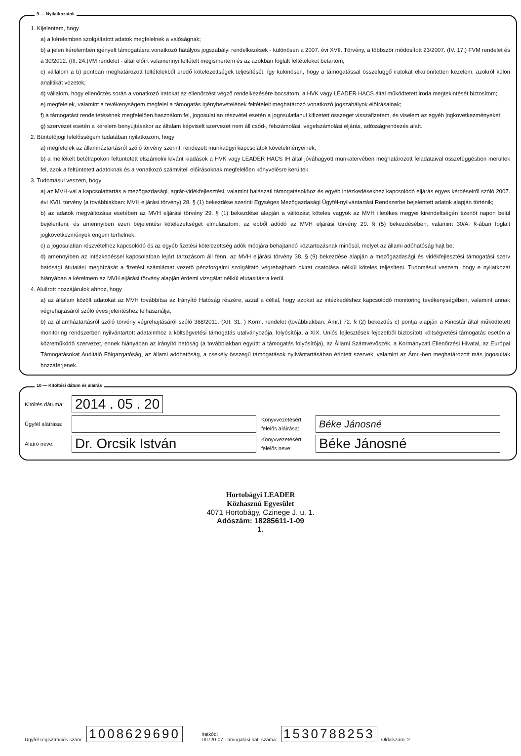9 — Nyilatkozatok
1. Kijelentem, hogy
a) a kérelemben szolgáltatott adatok megfelelnek a valóságnak;
b) a jelen kérelemben igényelt támogatásra vonatkozó hatályos jogszabályi rendelkezések - különösen a 2007. évi XVII. Törvény, a többször módosított 23/2007. (IV. 17.) FVM rendelet és a 30/2012. (III. 24.)VM rendelet - által előírt valamennyi feltételt megismertem és az azokban foglalt feltételeket betartom;
c) vállalom a b) pontban meghatározott feltételekből eredő kötelezettségek teljesítését, így különösen, hogy a támogatással összefüggő iratokat elkülönítetten kezelem, azokról külön analitikát vezetek;
d) vállalom, hogy ellenőrzés során a vonatkozó iratokat az ellenőrzést végző rendelkezésére bocsátom, a HVK vagy LEADER HACS által működtetett iroda megtekintését biztosítom;
e) megfelelek, valamint a tevékenységem megfelel a támogatás igénybevételének feltételeit meghatározó vonatkozó jogszabályok előírásainak;
f) a támogatást rendeltetésének megfelelően használom fel, jogosulatlan részvétel esetén a jogosulatlanul kifizetett összeget visszafizetem, és viselem az egyéb jogkövetkezményeket;
g) szervezet esetén a kérelem benyújtásakor az általam képviselt szervezet nem áll csőd-, felszámolási, végelszámolási eljárás, adósságrendezés alatt.
2. Büntetőjogi felelősségem tudatában nyilatkozom, hogy
a) megfelelek az államháztartásról szóló törvény szerinti rendezett munkaügyi kapcsolatok követelményeinek;
b) a mellékelt betétlapokon feltüntetett elszámolni kívánt kiadások a HVK vagy LEADER HACS IH által jóváhagyott munkatervében meghatározott feladataival összefüggésben merültek fel, azok a feltüntetett adatoknak és a vonatkozó számviteli előírásoknak megfelelően könyvelésre kerültek.
3. Tudomásul veszem, hogy
a) az MVH-val a kapcsolattartás a mezőgazdasági, agrár-vidékfejlesztési, valamint halászati támogatásokhoz és egyéb intézkedésekhez kapcsolódó eljárás egyes kérdéseiről szóló 2007. évi XVII. törvény (a továbbiakban: MVH eljárási törvény) 28. § (1) bekezdése szerinti Egységes Mezőgazdasági Ügyfél-nyilvántartási Rendszerbe bejelentett adatok alapján történik;
b) az adatok megváltozása esetében az MVH eljárási törvény 29. § (1) bekezdése alapján a változást köteles vagyok az MVH illetékes megyei kirendeltségén tizenöt napon belül bejelenteni, és amennyiben ezen bejelentési kötelezettséget elmulasztom, az ebből adódó az MVH eljárási törvény 29. § (5) bekezdésében, valamint 30/A. §-ában foglalt jogkövetkezmények engem terhelnek;
c) a jogosulatlan részvételhez kapcsolódó és az egyéb fizetési kötelezettség adók módjára behajtandó köztartozásnak minősül, melyet az állami adóhatóság hajt be;
d) amennyiben az intézkedéssel kapcsolatban lejárt tartozásom áll fenn, az MVH eljárási törvény 38. § (9) bekezdése alapján a mezőgazdasági és vidékfejlesztési támogatási szerv hatósági átutalási megbízását a fizetési számlámat vezető pénzforgalmi szolgáltató végrehajtható okirat csatolása nélkül köteles teljesíteni. Tudomásul veszem, hogy e nyilatkozat hiányában a kérelmem az MVH eljárási törvény alapján érdemi vizsgálat nélkül elutasításra kerül.
4. Alulírott hozzájárulok ahhoz, hogy
a) az általam közölt adatokat az MVH továbbítsa az Irányító Hatóság részére, azzal a céllal, hogy azokat az intézkedéshez kapcsolódó monitoring tevékenységében, valamint annak végrehajtásáról szóló éves jelentéshez felhasználja;
b) az államháztartásról szóló törvény végrehajtásáról szóló 368/2011. (XII. 31. ) Korm. rendelet (továbbiakban: Ámr.) 72. § (2) bekezdés c) pontja alapján a Kincstár által működtetett monitoring rendszerben nyilvántartott adataimhoz a költségvetési támogatás utalványozója, folyósítója, a XIX. Uniós fejlesztések fejezetből biztosított költségvetési támogatás esetén a közreműködő szervezet, ennek hiányában az irányító hatóság (a továbbiakban együtt: a támogatás folyósítója), az Állami Számvevőszék, a Kormányzati Ellenőrzési Hivatal, az Európai Támogatásokat Auditáló Főigazgatóság, az állami adóhatóság, a csekély összegű támogatások nyilvántartásában érintett szervek, valamint az Ámr.-ben meghatározott más jogosultak hozzáférjenek.
10 — Kitöltési dátum és aláírás
Kitöltés dátuma:
2014 . 05 . 20
Ügyfél aláírása:
Könyvvezetésért felelős aláírása:
Béke Jánosné
Aláíró neve:
Dr. Orcsik István
Könyvvezetésért felelős neve:
Béke Jánosné
Hortobágyi LEADER
Közhasznú Egyesület
4071 Hortobágy, Czinege J. u. 1.
Adószám: 18285611-1-09
1.
Ügyfél-regisztrációs szám: 1008629690 Iratkód:
D0720-07 Támogatási hat. száma: 1530788253 Oldalszám: 2